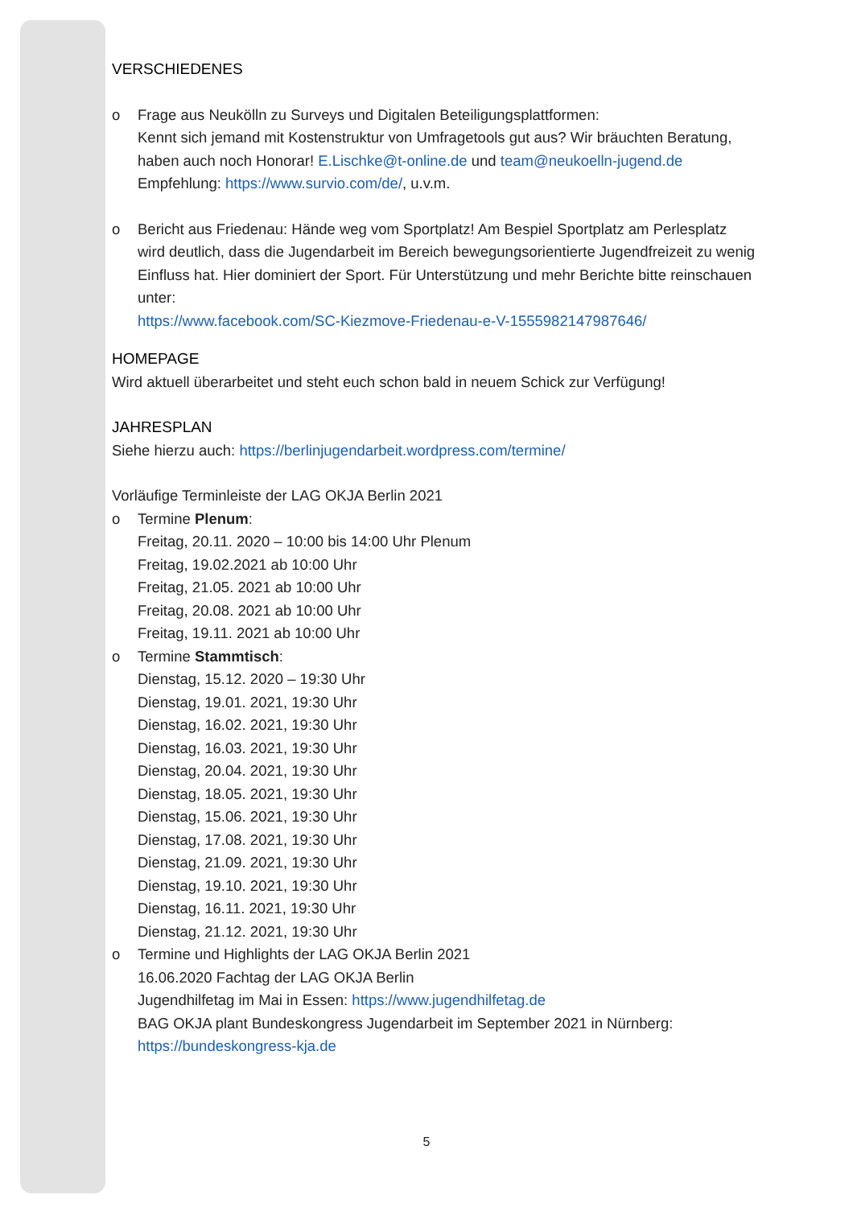VERSCHIEDENES
o Frage aus Neukölln zu Surveys und Digitalen Beteiligungsplattformen:
Kennt sich jemand mit Kostenstruktur von Umfragetools gut aus? Wir bräuchten Beratung, haben auch noch Honorar! E.Lischke@t-online.de und team@neukoelln-jugend.de
Empfehlung: https://www.survio.com/de/, u.v.m.
o Bericht aus Friedenau: Hände weg vom Sportplatz! Am Bespiel Sportplatz am Perlesplatz wird deutlich, dass die Jugendarbeit im Bereich bewegungsorientierte Jugendfreizeit zu wenig Einfluss hat. Hier dominiert der Sport. Für Unterstützung und mehr Berichte bitte reinschauen unter:
https://www.facebook.com/SC-Kiezmove-Friedenau-e-V-1555982147987646/
HOMEPAGE
Wird aktuell überarbeitet und steht euch schon bald in neuem Schick zur Verfügung!
JAHRESPLAN
Siehe hierzu auch: https://berlinjugendarbeit.wordpress.com/termine/
Vorläufige Terminleiste der LAG OKJA Berlin 2021
o Termine Plenum:
Freitag, 20.11. 2020 – 10:00 bis 14:00 Uhr Plenum
Freitag, 19.02.2021 ab 10:00 Uhr
Freitag, 21.05. 2021 ab 10:00 Uhr
Freitag, 20.08. 2021 ab 10:00 Uhr
Freitag, 19.11. 2021 ab 10:00 Uhr
o Termine Stammtisch:
Dienstag, 15.12. 2020 – 19:30 Uhr
Dienstag, 19.01. 2021, 19:30 Uhr
Dienstag, 16.02. 2021, 19:30 Uhr
Dienstag, 16.03. 2021, 19:30 Uhr
Dienstag, 20.04. 2021, 19:30 Uhr
Dienstag, 18.05. 2021, 19:30 Uhr
Dienstag, 15.06. 2021, 19:30 Uhr
Dienstag, 17.08. 2021, 19:30 Uhr
Dienstag, 21.09. 2021, 19:30 Uhr
Dienstag, 19.10. 2021, 19:30 Uhr
Dienstag, 16.11. 2021, 19:30 Uhr
Dienstag, 21.12. 2021, 19:30 Uhr
o Termine und Highlights der LAG OKJA Berlin 2021
16.06.2020 Fachtag der LAG OKJA Berlin
Jugendhilfetag im Mai in Essen: https://www.jugendhilfetag.de
BAG OKJA plant Bundeskongress Jugendarbeit im September 2021 in Nürnberg:
https://bundeskongress-kja.de
5